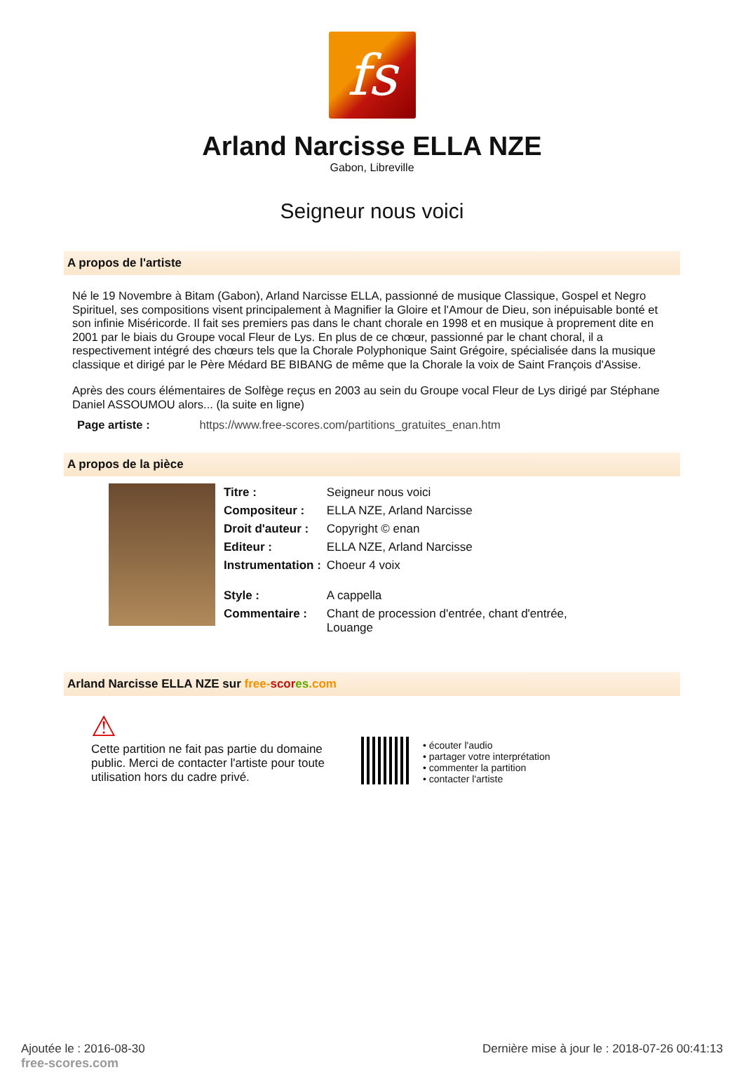fs
Arland Narcisse ELLA NZE
Gabon, Libreville
Seigneur nous voici
A propos de l'artiste
Né le 19 Novembre à Bitam (Gabon), Arland Narcisse ELLA, passionné de musique Classique, Gospel et Negro Spirituel, ses compositions visent principalement à Magnifier la Gloire et l'Amour de Dieu, son inépuisable bonté et son infinie Miséricorde. Il fait ses premiers pas dans le chant chorale en 1998 et en musique à proprement dite en 2001 par le biais du Groupe vocal Fleur de Lys. En plus de ce chœur, passionné par le chant choral, il a respectivement intégré des chœurs tels que la Chorale Polyphonique Saint Grégoire, spécialisée dans la musique classique et dirigé par le Père Médard BE BIBANG de même que la Chorale la voix de Saint François d'Assise.
Après des cours élémentaires de Solfège reçus en 2003 au sein du Groupe vocal Fleur de Lys dirigé par Stéphane Daniel ASSOUMOU alors... (la suite en ligne)
Page artiste : https://www.free-scores.com/partitions_gratuites_enan.htm
A propos de la pièce
| Titre : | Seigneur nous voici |
| Compositeur : | ELLA NZE, Arland Narcisse |
| Droit d'auteur : | Copyright © enan |
| Editeur : | ELLA NZE, Arland Narcisse |
| Instrumentation : | Choeur 4 voix |
| Style : | A cappella |
| Commentaire : | Chant de procession d'entrée, chant d'entrée, Louange |
Arland Narcisse ELLA NZE sur free-scor es.com
⚠
Cette partition ne fait pas partie du domaine public. Merci de contacter l'artiste pour toute utilisation hors du cadre privé.
• écouter l'audio
• partager votre interprétation
• commenter la partition
• contacter l'artiste
Ajoutée le : 2016-08-30
free-scores.com
Dernière mise à jour le : 2018-07-26 00:41:13